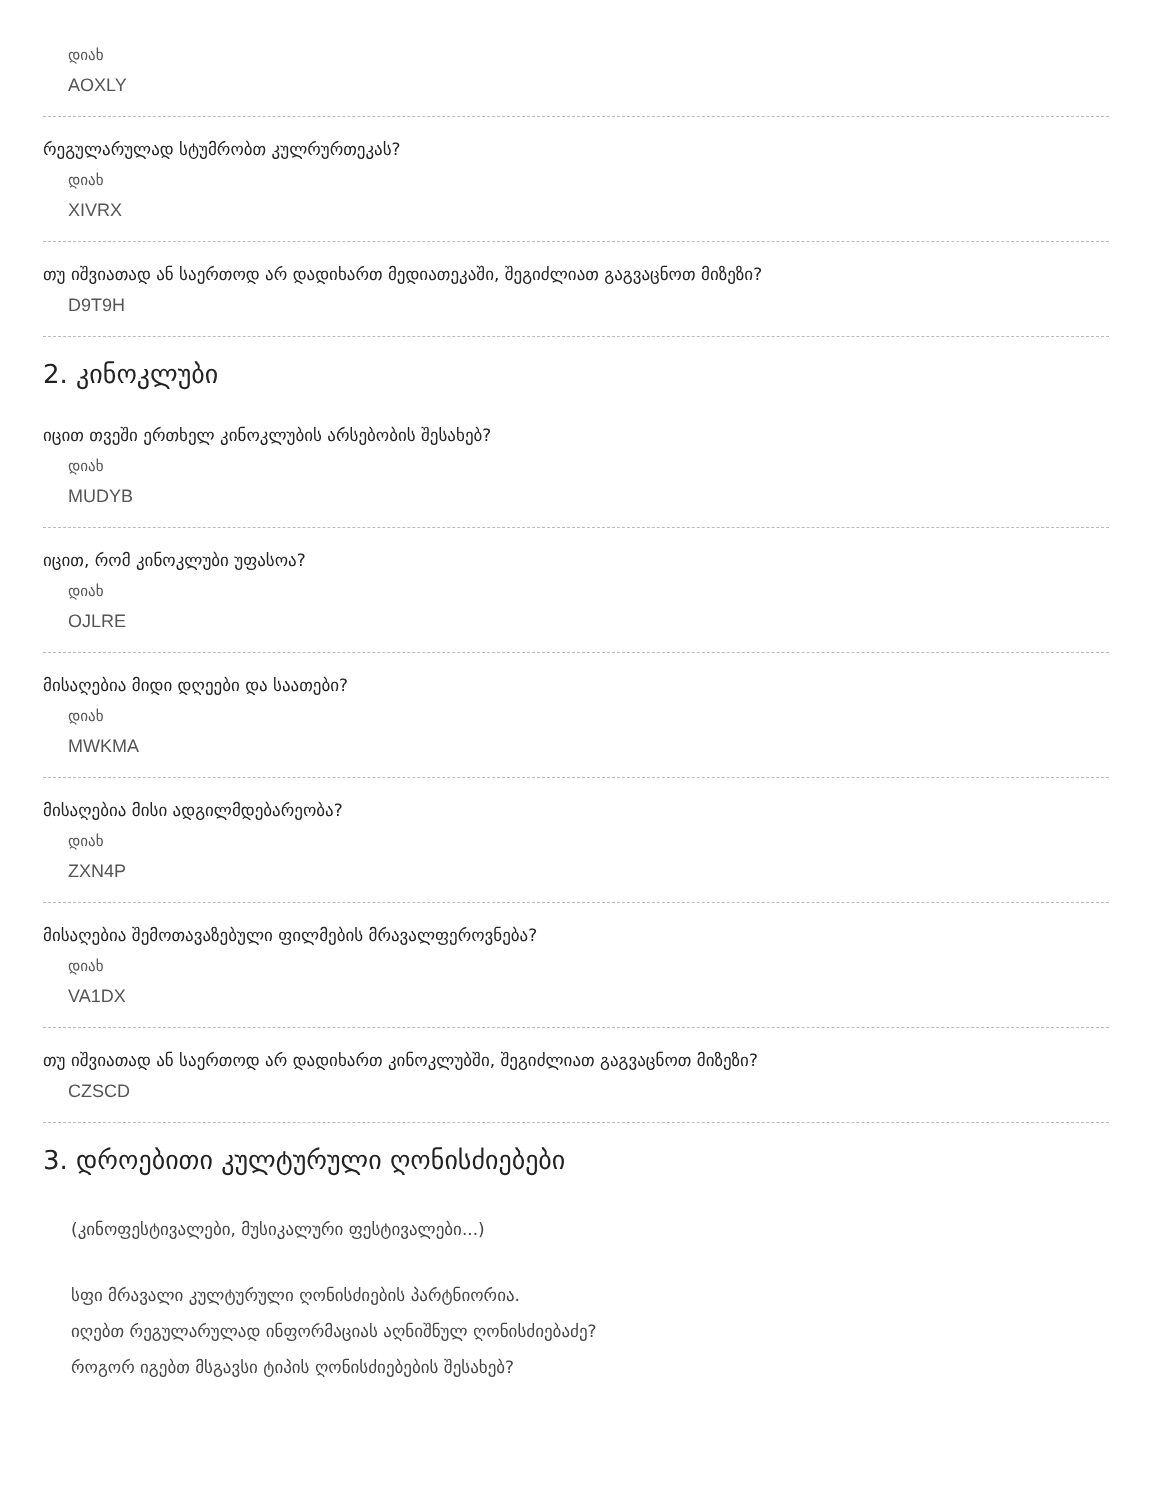დიახ
AOXLY
რეგულარულად სტუმრობთ კულრურთეკას?
დიახ
XIVRX
თუ იშვიათად ან საერთოდ არ დადიხართ მედიათეკაში, შეგიძლიათ გაგვაცნოთ მიზეზი?
D9T9H
2. კინოკლუბი
იცით თვეში ერთხელ კინოკლუბის არსებობის შესახებ?
დიახ
MUDYB
იცით, რომ კინოკლუბი უფასოა?
დიახ
OJLRE
მისაღებია მიდი დღეები და საათები?
დიახ
MWKMA
მისაღებია მისი ადგილმდებარეობა?
დიახ
ZXN4P
მისაღებია შემოთავაზებული ფილმების მრავალფეროვნება?
დიახ
VA1DX
თუ იშვიათად ან საერთოდ არ დადიხართ კინოკლუბში, შეგიძლიათ გაგვაცნოთ მიზეზი?
CZSCD
3. დროებითი კულტურული ღონისძიებები
(კინოფესტივალები, მუსიკალური ფესტივალები...)
სფი მრავალი კულტურული ღონისძიების პარტნიორია.
იღებთ რეგულარულად ინფორმაციას აღნიშნულ ღონისძიებაძე?
როგორ იგებთ მსგავსი ტიპის ღონისძიებების შესახებ?